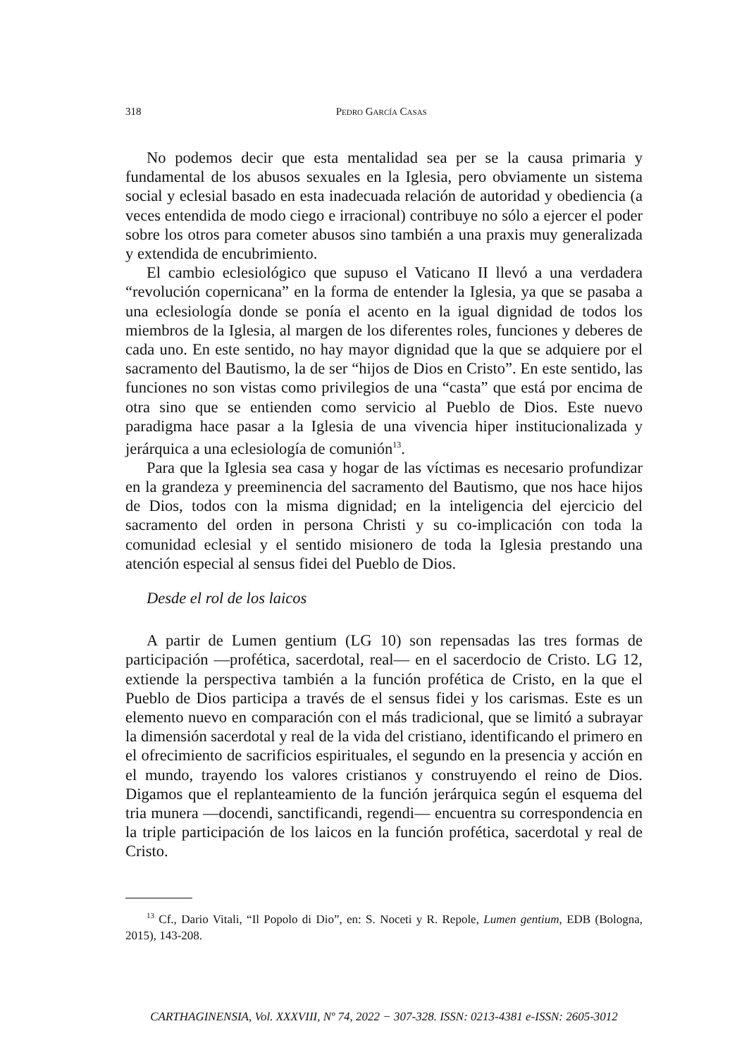318 Pedro García Casas
No podemos decir que esta mentalidad sea per se la causa primaria y fundamental de los abusos sexuales en la Iglesia, pero obviamente un sistema social y eclesial basado en esta inadecuada relación de autoridad y obediencia (a veces entendida de modo ciego e irracional) contribuye no sólo a ejercer el poder sobre los otros para cometer abusos sino también a una praxis muy generalizada y extendida de encubrimiento.
El cambio eclesiológico que supuso el Vaticano II llevó a una verdadera “revolución copernicana” en la forma de entender la Iglesia, ya que se pasaba a una eclesiología donde se ponía el acento en la igual dignidad de todos los miembros de la Iglesia, al margen de los diferentes roles, funciones y deberes de cada uno. En este sentido, no hay mayor dignidad que la que se adquiere por el sacramento del Bautismo, la de ser “hijos de Dios en Cristo”. En este sentido, las funciones no son vistas como privilegios de una “casta” que está por encima de otra sino que se entienden como servicio al Pueblo de Dios. Este nuevo paradigma hace pasar a la Iglesia de una vivencia hiper institucionalizada y jerárquica a una eclesiología de comunión<sup>13</sup>.
Para que la Iglesia sea casa y hogar de las víctimas es necesario profundizar en la grandeza y preeminencia del sacramento del Bautismo, que nos hace hijos de Dios, todos con la misma dignidad; en la inteligencia del ejercicio del sacramento del orden in persona Christi y su co-implicación con toda la comunidad eclesial y el sentido misionero de toda la Iglesia prestando una atención especial al sensus fidei del Pueblo de Dios.
Desde el rol de los laicos
A partir de Lumen gentium (LG 10) son repensadas las tres formas de participación —profética, sacerdotal, real— en el sacerdocio de Cristo. LG 12, extiende la perspectiva también a la función profética de Cristo, en la que el Pueblo de Dios participa a través de el sensus fidei y los carismas. Este es un elemento nuevo en comparación con el más tradicional, que se limitó a subrayar la dimensión sacerdotal y real de la vida del cristiano, identificando el primero en el ofrecimiento de sacrificios espirituales, el segundo en la presencia y acción en el mundo, trayendo los valores cristianos y construyendo el reino de Dios. Digamos que el replanteamiento de la función jerárquica según el esquema del tria munera —docendi, sanctificandi, regendi— encuentra su correspondencia en la triple participación de los laicos en la función profética, sacerdotal y real de Cristo.
<sup>13</sup> Cf., Dario Vitali, “Il Popolo di Dio”, en: S. Noceti y R. Repole, Lumen gentium, EDB (Bologna, 2015), 143-208.
CARTHAGINENSIA, Vol. XXXVIII, Nº 74, 2022 − 307-328. ISSN: 0213-4381 e-ISSN: 2605-3012